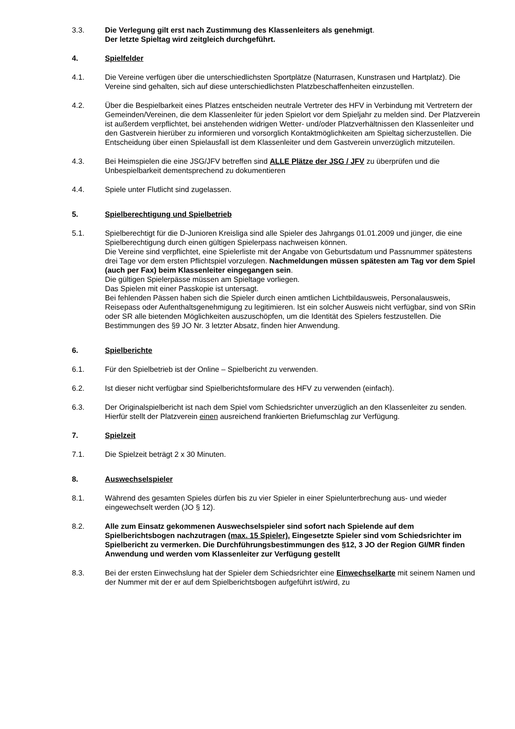3.3. Die Verlegung gilt erst nach Zustimmung des Klassenleiters als genehmigt.
Der letzte Spieltag wird zeitgleich durchgeführt.
4. Spielfelder
4.1. Die Vereine verfügen über die unterschiedlichsten Sportplätze (Naturrasen, Kunstrasen und Hartplatz). Die Vereine sind gehalten, sich auf diese unterschiedlichsten Platzbeschaffenheiten einzustellen.
4.2. Über die Bespielbarkeit eines Platzes entscheiden neutrale Vertreter des HFV in Verbindung mit Vertretern der Gemeinden/Vereinen, die dem Klassenleiter für jeden Spielort vor dem Spieljahr zu melden sind. Der Platzverein ist außerdem verpflichtet, bei anstehenden widrigen Wetter- und/oder Platzverhältnissen den Klassenleiter und den Gastverein hierüber zu informieren und vorsorglich Kontaktmöglichkeiten am Spieltag sicherzustellen. Die Entscheidung über einen Spielausfall ist dem Klassenleiter und dem Gastverein unverzüglich mitzuteilen.
4.3. Bei Heimspielen die eine JSG/JFV betreffen sind ALLE Plätze der JSG / JFV zu überprüfen und die Unbespielbarkeit dementsprechend zu dokumentieren
4.4. Spiele unter Flutlicht sind zugelassen.
5. Spielberechtigung und Spielbetrieb
5.1. Spielberechtigt für die D-Junioren Kreisliga sind alle Spieler des Jahrgangs 01.01.2009 und jünger, die eine Spielberechtigung durch einen gültigen Spielerpass nachweisen können.
Die Vereine sind verpflichtet, eine Spielerliste mit der Angabe von Geburtsdatum und Passnummer spätestens drei Tage vor dem ersten Pflichtspiel vorzulegen. Nachmeldungen müssen spätesten am Tag vor dem Spiel (auch per Fax) beim Klassenleiter eingegangen sein.
Die gültigen Spielerpässe müssen am Spieltage vorliegen.
Das Spielen mit einer Passkopie ist untersagt.
Bei fehlenden Pässen haben sich die Spieler durch einen amtlichen Lichtbildausweis, Personalausweis, Reisepass oder Aufenthaltsgenehmigung zu legitimieren. Ist ein solcher Ausweis nicht verfügbar, sind von SRin oder SR alle bietenden Möglichkeiten auszuschöpfen, um die Identität des Spielers festzustellen. Die Bestimmungen des §9 JO Nr. 3 letzter Absatz, finden hier Anwendung.
6. Spielberichte
6.1. Für den Spielbetrieb ist der Online – Spielbericht zu verwenden.
6.2. Ist dieser nicht verfügbar sind Spielberichtsformulare des HFV zu verwenden (einfach).
6.3. Der Originalspielbericht ist nach dem Spiel vom Schiedsrichter unverzüglich an den Klassenleiter zu senden. Hierfür stellt der Platzverein einen ausreichend frankierten Briefumschlag zur Verfügung.
7. Spielzeit
7.1. Die Spielzeit beträgt 2 x 30 Minuten.
8. Auswechselspieler
8.1. Während des gesamten Spieles dürfen bis zu vier Spieler in einer Spielunterbrechung aus- und wieder eingewechselt werden (JO § 12).
8.2. Alle zum Einsatz gekommenen Auswechselspieler sind sofort nach Spielende auf dem Spielberichtsbogen nachzutragen (max. 15 Spieler). Eingesetzte Spieler sind vom Schiedsrichter im Spielbericht zu vermerken. Die Durchführungsbestimmungen des §12, 3 JO der Region GI/MR finden Anwendung und werden vom Klassenleiter zur Verfügung gestellt
8.3. Bei der ersten Einwechslung hat der Spieler dem Schiedsrichter eine Einwechselkarte mit seinem Namen und der Nummer mit der er auf dem Spielberichtsbogen aufgeführt ist/wird, zu